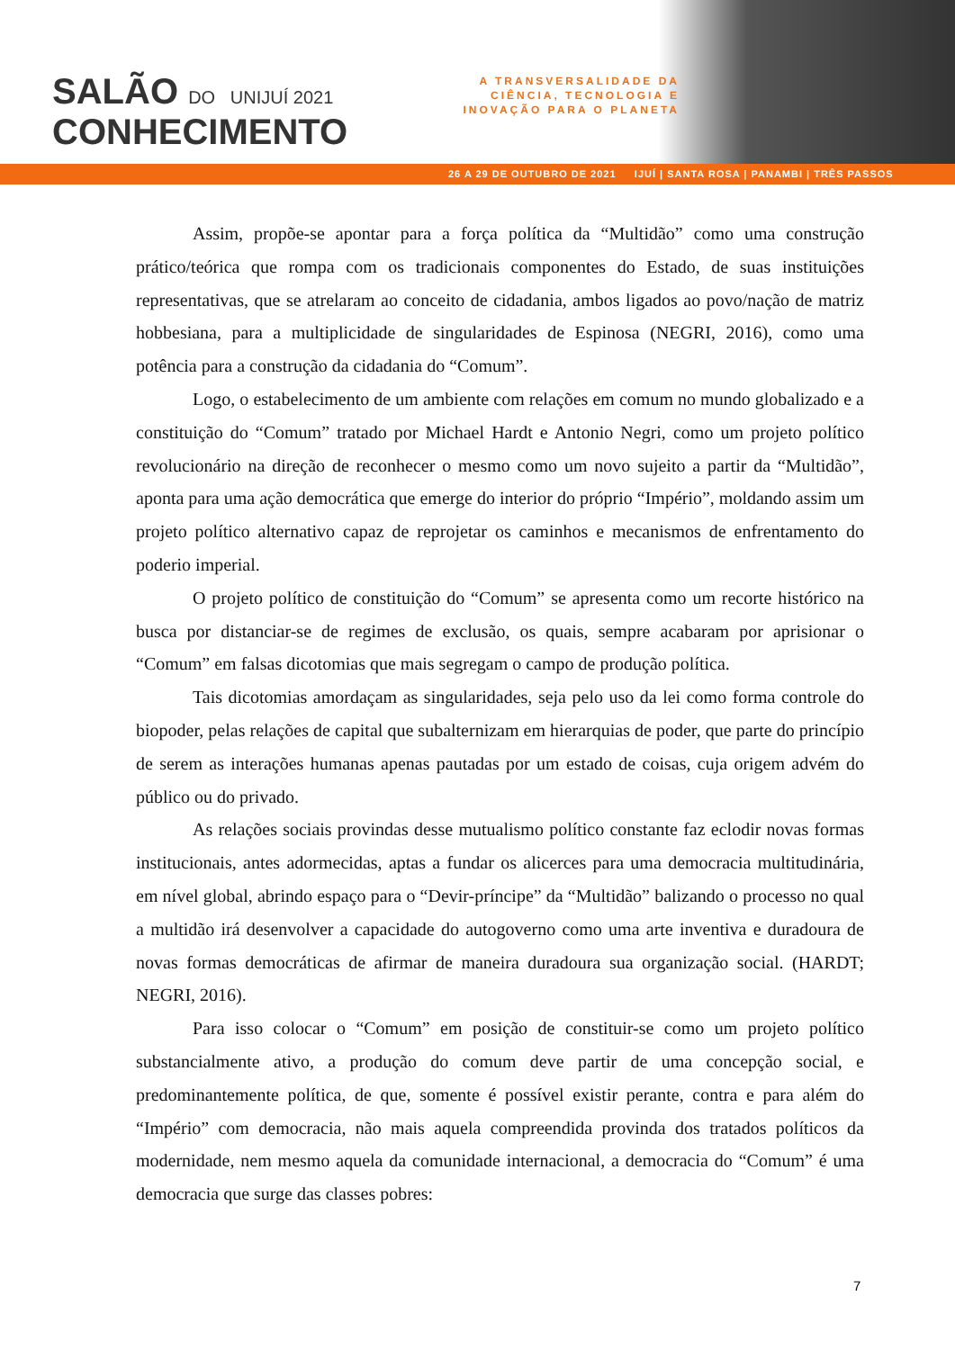SALÃO DO UNIJUÍ 2021
CONHECIMENTO
A TRANSVERSALIDADE DA CIÊNCIA, TECNOLOGIA E INOVAÇÃO PARA O PLANETA
26 A 29 DE OUTUBRO DE 2021 IJUÍ | SANTA ROSA | PANAMBI | TRÊS PASSOS
Assim, propõe-se apontar para a força política da “Multidão” como uma construção prático/teórica que rompa com os tradicionais componentes do Estado, de suas instituições representativas, que se atrelaram ao conceito de cidadania, ambos ligados ao povo/nação de matriz hobbesiana, para a multiplicidade de singularidades de Espinosa (NEGRI, 2016), como uma potência para a construção da cidadania do “Comum”.
Logo, o estabelecimento de um ambiente com relações em comum no mundo globalizado e a constituição do “Comum” tratado por Michael Hardt e Antonio Negri, como um projeto político revolucionário na direção de reconhecer o mesmo como um novo sujeito a partir da “Multidão”, aponta para uma ação democrática que emerge do interior do próprio “Império”, moldando assim um projeto político alternativo capaz de reprojetar os caminhos e mecanismos de enfrentamento do poderio imperial.
O projeto político de constituição do “Comum” se apresenta como um recorte histórico na busca por distanciar-se de regimes de exclusão, os quais, sempre acabaram por aprisionar o “Comum” em falsas dicotomias que mais segregam o campo de produção política.
Tais dicotomias amordaçam as singularidades, seja pelo uso da lei como forma controle do biopoder, pelas relações de capital que subalternizam em hierarquias de poder, que parte do princípio de serem as interações humanas apenas pautadas por um estado de coisas, cuja origem advém do público ou do privado.
As relações sociais provindas desse mutualismo político constante faz eclodir novas formas institucionais, antes adormecidas, aptas a fundar os alicerces para uma democracia multitudinária, em nível global, abrindo espaço para o “Devir-príncipe” da “Multidão” balizando o processo no qual a multidão irá desenvolver a capacidade do autogoverno como uma arte inventiva e duradoura de novas formas democráticas de afirmar de maneira duradoura sua organização social. (HARDT; NEGRI, 2016).
Para isso colocar o “Comum” em posição de constituir-se como um projeto político substancialmente ativo, a produção do comum deve partir de uma concepção social, e predominantemente política, de que, somente é possível existir perante, contra e para além do “Império” com democracia, não mais aquela compreendida provinda dos tratados políticos da modernidade, nem mesmo aquela da comunidade internacional, a democracia do “Comum” é uma democracia que surge das classes pobres:
7